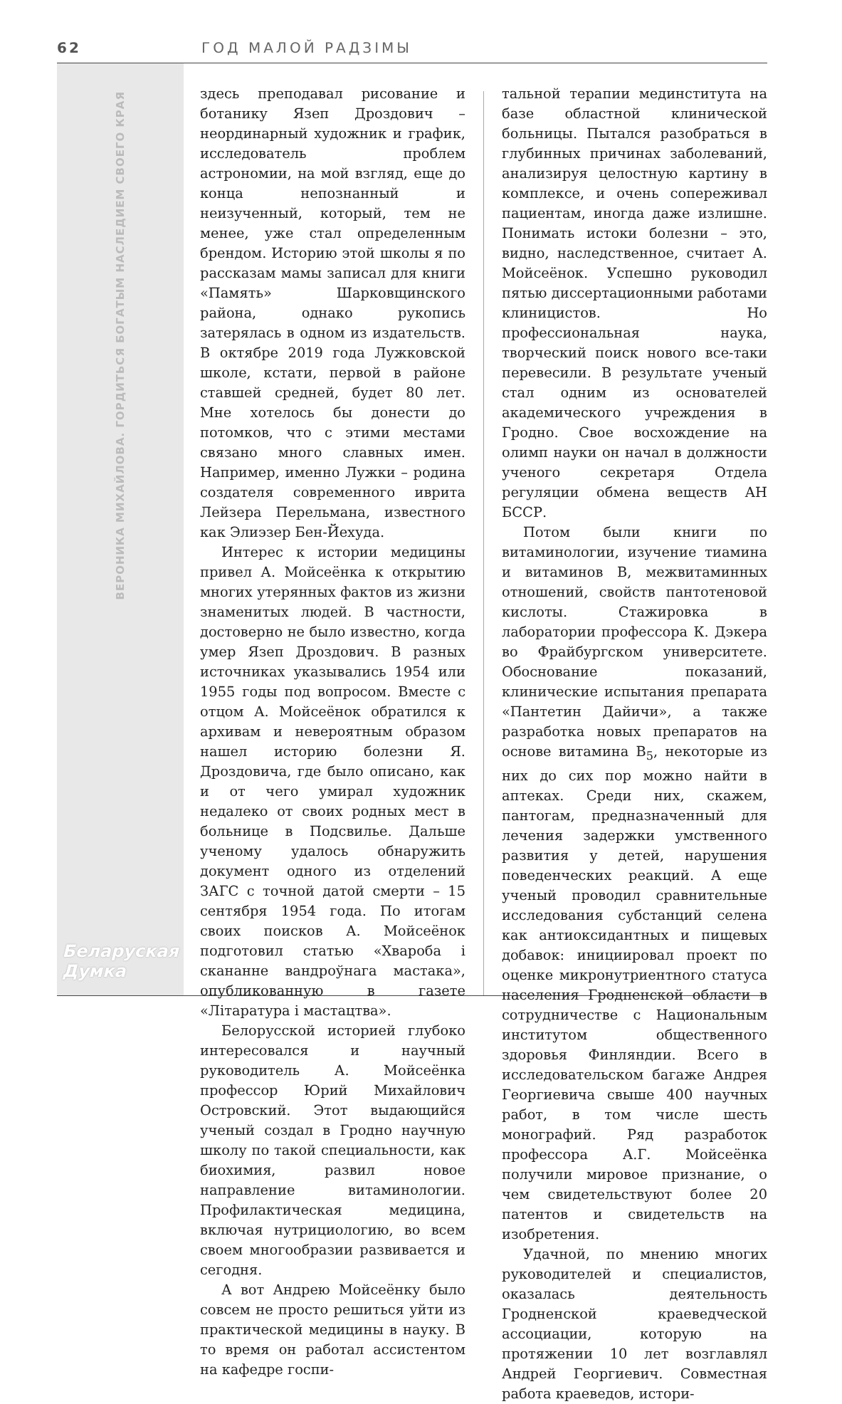62 ГОД МАЛОЙ РАДЗІМЫ
ВЕРОНИКА МИХАЙЛОВА. ГОРДИТЬСЯ БОГАТЫМ НАСЛЕДИЕМ СВОЕГО КРАЯ
Беларуская
Думка
здесь преподавал рисование и ботанику Язеп Дроздович – неординарный художник и график, исследователь проблем астрономии, на мой взгляд, еще до конца непознанный и неизученный, который, тем не менее, уже стал определенным брендом. Историю этой школы я по рассказам мамы записал для книги «Память» Шарковщинского района, однако рукопись затерялась в одном из издательств. В октябре 2019 года Лужковской школе, кстати, первой в районе ставшей средней, будет 80 лет. Мне хотелось бы донести до потомков, что с этими местами связано много славных имен. Например, именно Лужки – родина создателя современного иврита Лейзера Перельмана, известного как Элиэзер Бен-Йехуда.
Интерес к истории медицины привел А. Мойсеёнка к открытию многих утерянных фактов из жизни знаменитых людей. В частности, достоверно не было известно, когда умер Язеп Дроздович. В разных источниках указывались 1954 или 1955 годы под вопросом. Вместе с отцом А. Мойсеёнок обратился к архивам и невероятным образом нашел историю болезни Я. Дроздовича, где было описано, как и от чего умирал художник недалеко от своих родных мест в больнице в Подсвилье. Дальше ученому удалось обнаружить документ одного из отделений ЗАГС с точной датой смерти – 15 сентября 1954 года. По итогам своих поисков А. Мойсеёнок подготовил статью «Хвароба і скананне вандроўнага мастака», опубликованную в газете «Літаратура і мастацтва».
Белорусской историей глубоко интересовался и научный руководитель А. Мойсеёнка профессор Юрий Михайлович Островский. Этот выдающийся ученый создал в Гродно научную школу по такой специальности, как биохимия, развил новое направление витаминологии. Профилактическая медицина, включая нутрициологию, во всем своем многообразии развивается и сегодня.
А вот Андрею Мойсеёнку было совсем не просто решиться уйти из практической медицины в науку. В то время он работал ассистентом на кафедре госпи-
тальной терапии мединститута на базе областной клинической больницы. Пытался разобраться в глубинных причинах заболеваний, анализируя целостную картину в комплексе, и очень сопереживал пациентам, иногда даже излишне. Понимать истоки болезни – это, видно, наследственное, считает А. Мойсеёнок. Успешно руководил пятью диссертационными работами клиницистов. Но профессиональная наука, творческий поиск нового все-таки перевесили. В результате ученый стал одним из основателей академического учреждения в Гродно. Свое восхождение на олимп науки он начал в должности ученого секретаря Отдела регуляции обмена веществ АН БССР.
Потом были книги по витаминологии, изучение тиамина и витаминов B, межвитаминных отношений, свойств пантотеновой кислоты. Стажировка в лаборатории профессора К. Дэкера во Фрайбургском университете. Обоснование показаний, клинические испытания препарата «Пантетин Дайичи», а также разработка новых препаратов на основе витамина B<sub>5</sub>, некоторые из них до сих пор можно найти в аптеках. Среди них, скажем, пантогам, предназначенный для лечения задержки умственного развития у детей, нарушения поведенческих реакций. А еще ученый проводил сравнительные исследования субстанций селена как антиоксидантных и пищевых добавок: инициировал проект по оценке микронутриентного статуса населения Гродненской области в сотрудничестве с Национальным институтом общественного здоровья Финляндии. Всего в исследовательском багаже Андрея Георгиевича свыше 400 научных работ, в том числе шесть монографий. Ряд разработок профессора А.Г. Мойсеёнка получили мировое признание, о чем свидетельствуют более 20 патентов и свидетельств на изобретения.
Удачной, по мнению многих руководителей и специалистов, оказалась деятельность Гродненской краеведческой ассоциации, которую на протяжении 10 лет возглавлял Андрей Георгиевич. Совместная работа краеведов, истори-